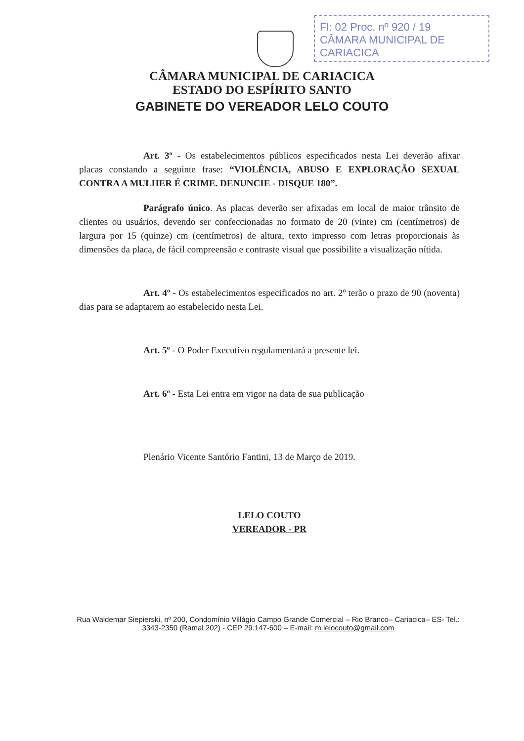Fl: 02 Proc. nº 920 / 19
CÂMARA MUNICIPAL DE CARIACICA
CÂMARA MUNICIPAL DE CARIACICA
ESTADO DO ESPÍRITO SANTO
GABINETE DO VEREADOR LELO COUTO
Art. 3º - Os estabelecimentos públicos especificados nesta Lei deverão afixar placas constando a seguinte frase: “VIOLÊNCIA, ABUSO E EXPLORAÇÃO SEXUAL CONTRA A MULHER É CRIME. DENUNCIE - DISQUE 180”.
Parágrafo único. As placas deverão ser afixadas em local de maior trânsito de clientes ou usuários, devendo ser confeccionadas no formato de 20 (vinte) cm (centímetros) de largura por 15 (quinze) cm (centímetros) de altura, texto impresso com letras proporcionais às dimensões da placa, de fácil compreensão e contraste visual que possibilite a visualização nítida.
Art. 4º - Os estabelecimentos especificados no art. 2º terão o prazo de 90 (noventa) dias para se adaptarem ao estabelecido nesta Lei.
Art. 5º - O Poder Executivo regulamentará a presente lei.
Art. 6º - Esta Lei entra em vigor na data de sua publicação
Plenário Vicente Santório Fantini, 13 de Março de 2019.
LELO COUTO
VEREADOR - PR
Rua Waldemar Siepierski, nº 200, Condomínio Villágio Campo Grande Comercial – Rio Branco– Cariacica– ES- Tel.: 3343-2350 (Ramal 202) - CEP 29.147-600 – E-mail: m.lelocouto@gmail.com